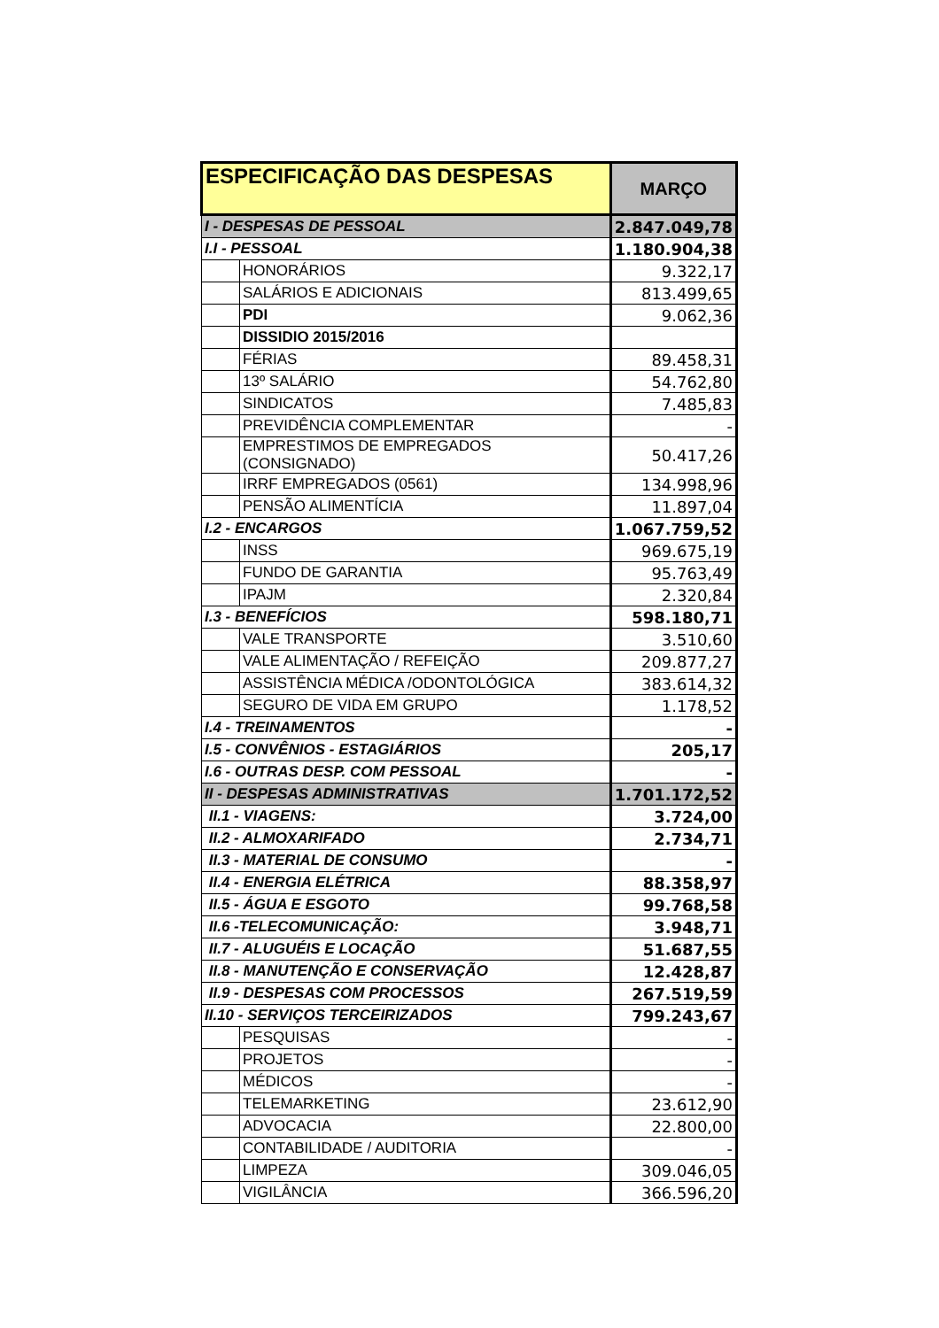| ESPECIFICAÇÃO DAS DESPESAS | | MARÇO |
| --- | --- | --- |
| I - DESPESAS DE PESSOAL | | 2.847.049,78 |
| I.I - PESSOAL | | 1.180.904,38 |
| | HONORÁRIOS | 9.322,17 |
| | SALÁRIOS E ADICIONAIS | 813.499,65 |
| | PDI | 9.062,36 |
| | DISSIDIO 2015/2016 | |
| | FÉRIAS | 89.458,31 |
| | 13º SALÁRIO | 54.762,80 |
| | SINDICATOS | 7.485,83 |
| | PREVIDÊNCIA COMPLEMENTAR | - |
| | EMPRESTIMOS DE EMPREGADOS (CONSIGNADO) | 50.417,26 |
| | IRRF EMPREGADOS (0561) | 134.998,96 |
| | PENSÃO ALIMENTÍCIA | 11.897,04 |
| I.2 - ENCARGOS | | 1.067.759,52 |
| | INSS | 969.675,19 |
| | FUNDO DE GARANTIA | 95.763,49 |
| | IPAJM | 2.320,84 |
| I.3 - BENEFÍCIOS | | 598.180,71 |
| | VALE TRANSPORTE | 3.510,60 |
| | VALE ALIMENTAÇÃO / REFEIÇÃO | 209.877,27 |
| | ASSISTÊNCIA MÉDICA /ODONTOLÓGICA | 383.614,32 |
| | SEGURO DE VIDA EM GRUPO | 1.178,52 |
| I.4 - TREINAMENTOS | | - |
| I.5 - CONVÊNIOS - ESTAGIÁRIOS | | 205,17 |
| I.6 - OUTRAS DESP. COM PESSOAL | | - |
| II - DESPESAS ADMINISTRATIVAS | | 1.701.172,52 |
| II.1 - VIAGENS: | | 3.724,00 |
| II.2 - ALMOXARIFADO | | 2.734,71 |
| II.3 - MATERIAL DE CONSUMO | | - |
| II.4 - ENERGIA ELÉTRICA | | 88.358,97 |
| II.5 - ÁGUA E ESGOTO | | 99.768,58 |
| II.6 -TELECOMUNICAÇÃO: | | 3.948,71 |
| II.7 - ALUGUÉIS E LOCAÇÃO | | 51.687,55 |
| II.8 - MANUTENÇÃO E CONSERVAÇÃO | | 12.428,87 |
| II.9 - DESPESAS COM PROCESSOS | | 267.519,59 |
| II.10 - SERVIÇOS TERCEIRIZADOS | | 799.243,67 |
| | PESQUISAS | - |
| | PROJETOS | - |
| | MÉDICOS | - |
| | TELEMARKETING | 23.612,90 |
| | ADVOCACIA | 22.800,00 |
| | CONTABILIDADE / AUDITORIA | - |
| | LIMPEZA | 309.046,05 |
| | VIGILÂNCIA | 366.596,20 |